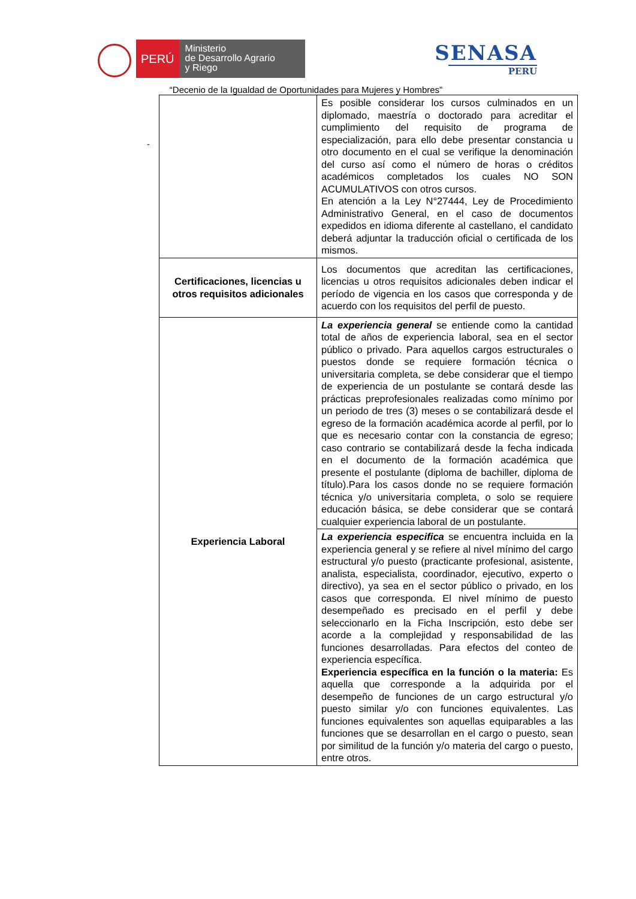PERÚ
Ministerio
de Desarrollo Agrario
y Riego
SENASA
PERU
“Decenio de la Igualdad de Oportunidades para Mujeres y Hombres”
-
| | Es posible considerar los cursos culminados en un diplomado, maestría o doctorado para acreditar el cumplimiento del requisito de programa de especialización, para ello debe presentar constancia u otro documento en el cual se verifique la denominación del curso así como el número de horas o créditos académicos completados los cuales NO SON ACUMULATIVOS con otros cursos. En atención a la Ley N°27444, Ley de Procedimiento Administrativo General, en el caso de documentos expedidos en idioma diferente al castellano, el candidato deberá adjuntar la traducción oficial o certificada de los mismos. |
| Certificaciones, licencias u otros requisitos adicionales | Los documentos que acreditan las certificaciones, licencias u otros requisitos adicionales deben indicar el período de vigencia en los casos que corresponda y de acuerdo con los requisitos del perfil de puesto. |
| Experiencia Laboral | La experiencia general se entiende como la cantidad total de años de experiencia laboral, sea en el sector público o privado. Para aquellos cargos estructurales o puestos donde se requiere formación técnica o universitaria completa, se debe considerar que el tiempo de experiencia de un postulante se contará desde las prácticas preprofesionales realizadas como mínimo por un periodo de tres (3) meses o se contabilizará desde el egreso de la formación académica acorde al perfil, por lo que es necesario contar con la constancia de egreso; caso contrario se contabilizará desde la fecha indicada en el documento de la formación académica que presente el postulante (diploma de bachiller, diploma de título).Para los casos donde no se requiere formación técnica y/o universitaria completa, o solo se requiere educación básica, se debe considerar que se contará cualquier experiencia laboral de un postulante. |
| | La experiencia especifica se encuentra incluida en la experiencia general y se refiere al nivel mínimo del cargo estructural y/o puesto (practicante profesional, asistente, analista, especialista, coordinador, ejecutivo, experto o directivo), ya sea en el sector público o privado, en los casos que corresponda. El nivel mínimo de puesto desempeñado es precisado en el perfil y debe seleccionarlo en la Ficha Inscripción, esto debe ser acorde a la complejidad y responsabilidad de las funciones desarrolladas. Para efectos del conteo de experiencia específica. Experiencia específica en la función o la materia: Es aquella que corresponde a la adquirida por el desempeño de funciones de un cargo estructural y/o puesto similar y/o con funciones equivalentes. Las funciones equivalentes son aquellas equiparables a las funciones que se desarrollan en el cargo o puesto, sean por similitud de la función y/o materia del cargo o puesto, entre otros. |